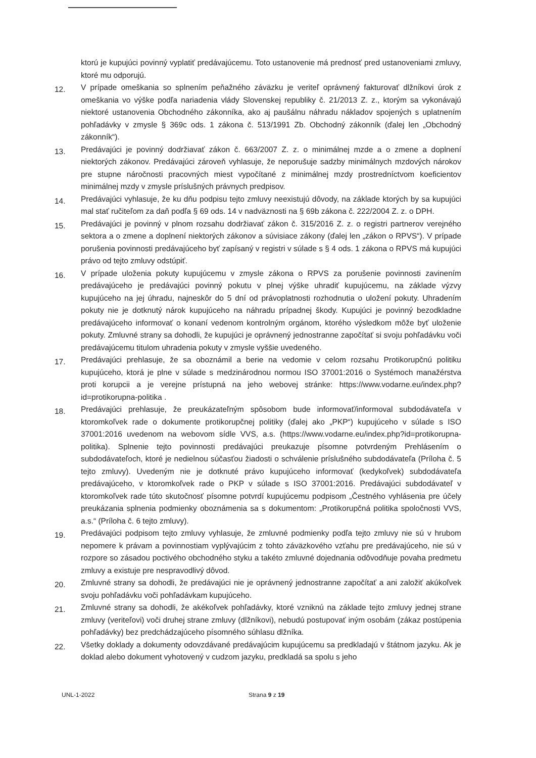ktorú je kupujúci povinný vyplatiť predávajúcemu. Toto ustanovenie má prednosť pred ustanoveniami zmluvy, ktoré mu odporujú.
12.
V prípade omeškania so splnením peňažného záväzku je veriteľ oprávnený fakturovať dlžníkovi úrok z omeškania vo výške podľa nariadenia vlády Slovenskej republiky č. 21/2013 Z. z., ktorým sa vykonávajú niektoré ustanovenia Obchodného zákonníka, ako aj paušálnu náhradu nákladov spojených s uplatnením pohľadávky v zmysle § 369c ods. 1 zákona č. 513/1991 Zb. Obchodný zákonník (ďalej len „Obchodný zákonník“).
13.
Predávajúci je povinný dodržiavať zákon č. 663/2007 Z. z. o minimálnej mzde a o zmene a doplnení niektorých zákonov. Predávajúci zároveň vyhlasuje, že neporušuje sadzby minimálnych mzdových nárokov pre stupne náročnosti pracovných miest vypočítané z minimálnej mzdy prostredníctvom koeficientov minimálnej mzdy v zmysle príslušných právnych predpisov.
14.
Predávajúci vyhlasuje, že ku dňu podpisu tejto zmluvy neexistujú dôvody, na základe ktorých by sa kupujúci mal stať ručiteľom za daň podľa § 69 ods. 14 v nadväznosti na § 69b zákona č. 222/2004 Z. z. o DPH.
15.
Predávajúci je povinný v plnom rozsahu dodržiavať zákon č. 315/2016 Z. z. o registri partnerov verejného sektora a o zmene a doplnení niektorých zákonov a súvisiace zákony (ďalej len „zákon o RPVS“). V prípade porušenia povinnosti predávajúceho byť zapísaný v registri v súlade s § 4 ods. 1 zákona o RPVS má kupujúci právo od tejto zmluvy odstúpiť.
16.
V prípade uloženia pokuty kupujúcemu v zmysle zákona o RPVS za porušenie povinnosti zavinením predávajúceho je predávajúci povinný pokutu v plnej výške uhradiť kupujúcemu, na základe výzvy kupujúceho na jej úhradu, najneskôr do 5 dní od právoplatnosti rozhodnutia o uložení pokuty. Uhradením pokuty nie je dotknutý nárok kupujúceho na náhradu prípadnej škody. Kupujúci je povinný bezodkladne predávajúceho informovať o konaní vedenom kontrolným orgánom, ktorého výsledkom môže byť uloženie pokuty. Zmluvné strany sa dohodli, že kupujúci je oprávnený jednostranne započítať si svoju pohľadávku voči predávajúcemu titulom uhradenia pokuty v zmysle vyššie uvedeného.
17.
Predávajúci prehlasuje, že sa oboznámil a berie na vedomie v celom rozsahu Protikorupčnú politiku kupujúceho, ktorá je plne v súlade s medzinárodnou normou ISO 37001:2016 o Systémoch manažérstva proti korupcii a je verejne prístupná na jeho webovej stránke: https://www.vodarne.eu/index.php?id=protikorupna-politika .
18.
Predávajúci prehlasuje, že preukázateľným spôsobom bude informovať/informoval subdodávateľa v ktoromkoľvek rade o dokumente protikorupčnej politiky (ďalej ako „PKP“) kupujúceho v súlade s ISO 37001:2016 uvedenom na webovom sídle VVS, a.s. (https://www.vodarne.eu/index.php?id=protikorupna-politika). Splnenie tejto povinnosti predávajúci preukazuje písomne potvrdeným Prehlásením o subdodávateľoch, ktoré je nedielnou súčasťou žiadosti o schválenie príslušného subdodávateľa (Príloha č. 5 tejto zmluvy). Uvedeným nie je dotknuté právo kupujúceho informovať (kedykoľvek) subdodávateľa predávajúceho, v ktoromkoľvek rade o PKP v súlade s ISO 37001:2016. Predávajúci subdodávateľ v ktoromkoľvek rade túto skutočnosť písomne potvrdí kupujúcemu podpisom „Čestného vyhlásenia pre účely preukázania splnenia podmienky oboznámenia sa s dokumentom: „Protikorupčná politika spoločnosti VVS, a.s.“ (Príloha č. 6 tejto zmluvy).
19.
Predávajúci podpisom tejto zmluvy vyhlasuje, že zmluvné podmienky podľa tejto zmluvy nie sú v hrubom nepomere k právam a povinnostiam vyplývajúcim z tohto záväzkového vzťahu pre predávajúceho, nie sú v rozpore so zásadou poctivého obchodného styku a takéto zmluvné dojednania odôvodňuje povaha predmetu zmluvy a existuje pre nespravodlivý dôvod.
20.
Zmluvné strany sa dohodli, že predávajúci nie je oprávnený jednostranne započítať a ani založiť akúkoľvek svoju pohľadávku voči pohľadávkam kupujúceho.
21.
Zmluvné strany sa dohodli, že akékoľvek pohľadávky, ktoré vzniknú na základe tejto zmluvy jednej strane zmluvy (veriteľovi) voči druhej strane zmluvy (dlžníkovi), nebudú postupovať iným osobám (zákaz postúpenia pohľadávky) bez predchádzajúceho písomného súhlasu dlžníka.
22.
Všetky doklady a dokumenty odovzdávané predávajúcim kupujúcemu sa predkladajú v štátnom jazyku. Ak je doklad alebo dokument vyhotovený v cudzom jazyku, predkladá sa spolu s jeho
UNL-1-2022 Strana 9 z 19